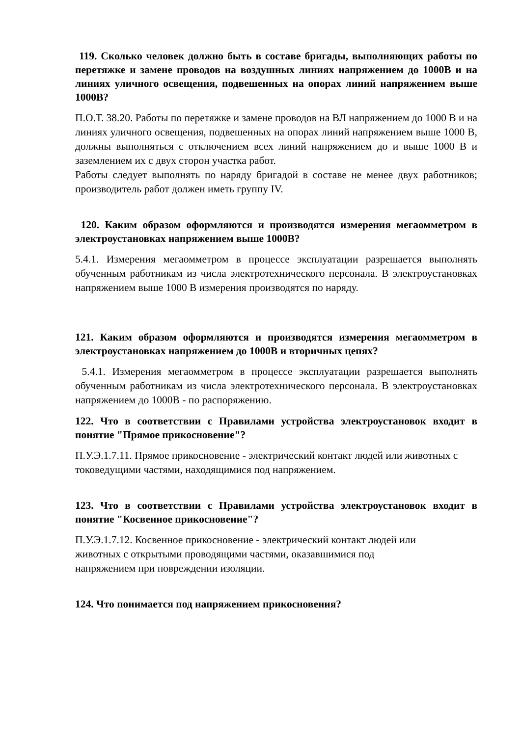119. Сколько человек должно быть в составе бригады, выполняющих работы по перетяжке и замене проводов на воздушных линиях напряжением до 1000В и на линиях уличного освещения, подвешенных на опорах линий напряжением выше 1000В?
П.О.Т. 38.20. Работы по перетяжке и замене проводов на ВЛ напряжением до 1000 В и на линиях уличного освещения, подвешенных на опорах линий напряжением выше 1000 В, должны выполняться с отключением всех линий напряжением до и выше 1000 В и заземлением их с двух сторон участка работ.
Работы следует выполнять по наряду бригадой в составе не менее двух работников; производитель работ должен иметь группу IV.
120. Каким образом оформляются и производятся измерения мегаомметром в электроустановках напряжением выше 1000В?
5.4.1. Измерения мегаомметром в процессе эксплуатации разрешается выполнять обученным работникам из числа электротехнического персонала. В электроустановках напряжением выше 1000 В измерения производятся по наряду.
121. Каким образом оформляются и производятся измерения мегаомметром в электроустановках напряжением до 1000В и вторичных цепях?
5.4.1. Измерения мегаомметром в процессе эксплуатации разрешается выполнять обученным работникам из числа электротехнического персонала. В электроустановках напряжением до 1000В - по распоряжению.
122. Что в соответствии с Правилами устройства электроустановок входит в понятие "Прямое прикосновение"?
П.У.Э.1.7.11. Прямое прикосновение - электрический контакт людей или животных с токоведущими частями, находящимися под напряжением.
123. Что в соответствии с Правилами устройства электроустановок входит в понятие "Косвенное прикосновение"?
П.У.Э.1.7.12. Косвенное прикосновение - электрический контакт людей или
животных с открытыми проводящими частями, оказавшимися под
напряжением при повреждении изоляции.
124. Что понимается под напряжением прикосновения?